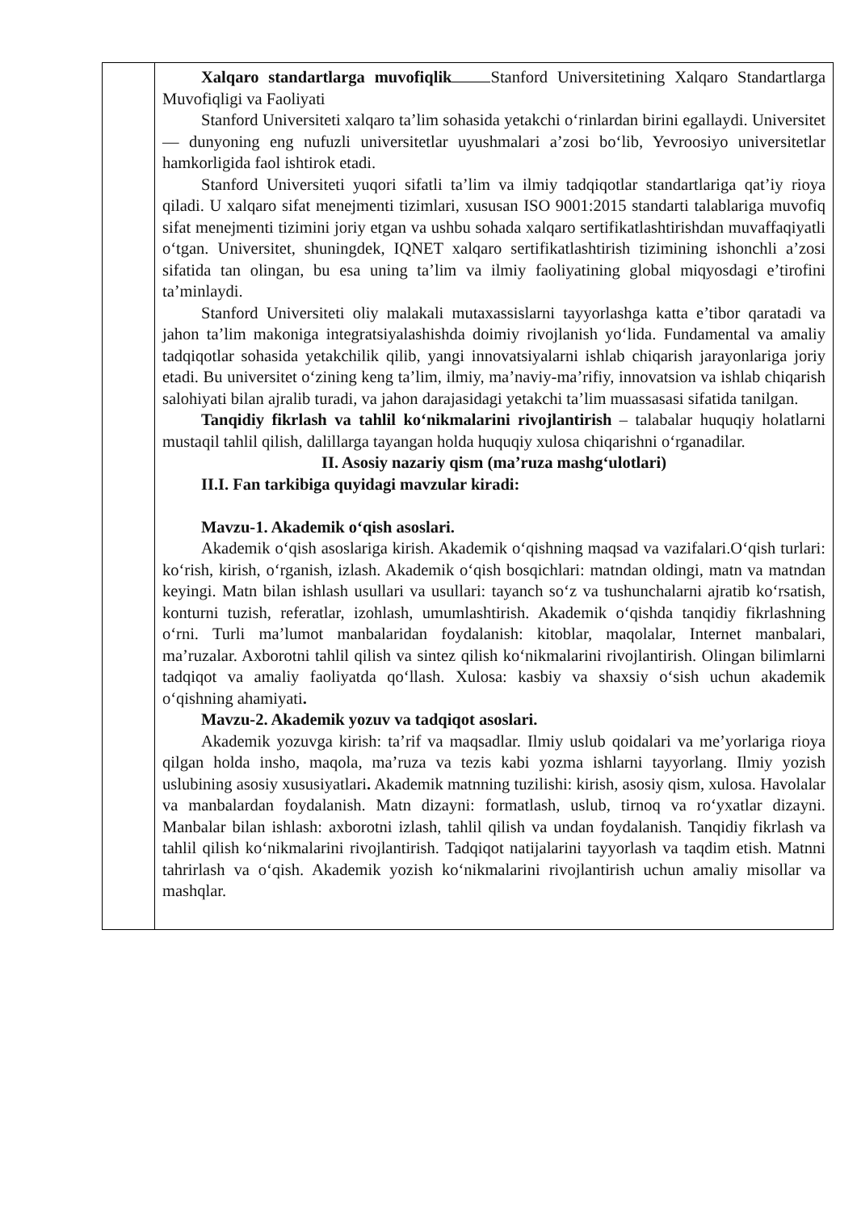| | Xalqaro standartlarga muvofiqlik Stanford Universitetining Xalqaro Standartlarga Muvofiqligi va Faoliyati Stanford Universiteti xalqaro ta’lim sohasida yetakchi o‘rinlardan birini egallaydi. Universitet — dunyoning eng nufuzli universitetlar uyushmalari a’zosi bo‘lib, Yevroosiyo universitetlar hamkorligida faol ishtirok etadi. Stanford Universiteti yuqori sifatli ta’lim va ilmiy tadqiqotlar standartlariga qat’iy rioya qiladi. U xalqaro sifat menejmenti tizimlari, xususan ISO 9001:2015 standarti talablariga muvofiq sifat menejmenti tizimini joriy etgan va ushbu sohada xalqaro sertifikatlashtirishdan muvaffaqiyatli o‘tgan. Universitet, shuningdek, IQNET xalqaro sertifikatlashtirish tizimining ishonchli a’zosi sifatida tan olingan, bu esa uning ta’lim va ilmiy faoliyatining global miqyosdagi e’tirofini ta’minlaydi. Stanford Universiteti oliy malakali mutaxassislarni tayyorlashga katta e’tibor qaratadi va jahon ta’lim makoniga integratsiyalashishda doimiy rivojlanish yo‘lida. Fundamental va amaliy tadqiqotlar sohasida yetakchilik qilib, yangi innovatsiyalarni ishlab chiqarish jarayonlariga joriy etadi. Bu universitet o‘zining keng ta’lim, ilmiy, ma’naviy-ma’rifiy, innovatsion va ishlab chiqarish salohiyati bilan ajralib turadi, va jahon darajasidagi yetakchi ta’lim muassasasi sifatida tanilgan. Tanqidiy fikrlash va tahlil ko‘nikmalarini rivojlantirish – talabalar huquqiy holatlarni mustaqil tahlil qilish, dalillarga tayangan holda huquqiy xulosa chiqarishni o‘rganadilar. II. Asosiy nazariy qism (ma’ruza mashg‘ulotlari) II.I. Fan tarkibiga quyidagi mavzular kiradi: Mavzu-1. Akademik o‘qish asoslari. Akademik o‘qish asoslariga kirish. Akademik o‘qishning maqsad va vazifalari.O‘qish turlari: ko‘rish, kirish, o‘rganish, izlash. Akademik o‘qish bosqichlari: matndan oldingi, matn va matndan keyingi. Matn bilan ishlash usullari va usullari: tayanch so‘z va tushunchalarni ajratib ko‘rsatish, konturni tuzish, referatlar, izohlash, umumlashtirish. Akademik o‘qishda tanqidiy fikrlashning o‘rni. Turli ma’lumot manbalaridan foydalanish: kitoblar, maqolalar, Internet manbalari, ma’ruzalar. Axborotni tahlil qilish va sintez qilish ko‘nikmalarini rivojlantirish. Olingan bilimlarni tadqiqot va amaliy faoliyatda qo‘llash. Xulosa: kasbiy va shaxsiy o‘sish uchun akademik o‘qishning ahamiyati . Mavzu-2. Akademik yozuv va tadqiqot asoslari. Akademik yozuvga kirish: ta’rif va maqsadlar. Ilmiy uslub qoidalari va me’yorlariga rioya qilgan holda insho, maqola, ma’ruza va tezis kabi yozma ishlarni tayyorlang. Ilmiy yozish uslubining asosiy xususiyatlari . Akademik matnning tuzilishi: kirish, asosiy qism, xulosa. Havolalar va manbalardan foydalanish. Matn dizayni: formatlash, uslub, tirnoq va ro‘yxatlar dizayni. Manbalar bilan ishlash: axborotni izlash, tahlil qilish va undan foydalanish. Tanqidiy fikrlash va tahlil qilish ko‘nikmalarini rivojlantirish. Tadqiqot natijalarini tayyorlash va taqdim etish. Matnni tahrirlash va o‘qish. Akademik yozish ko‘nikmalarini rivojlantirish uchun amaliy misollar va mashqlar. |